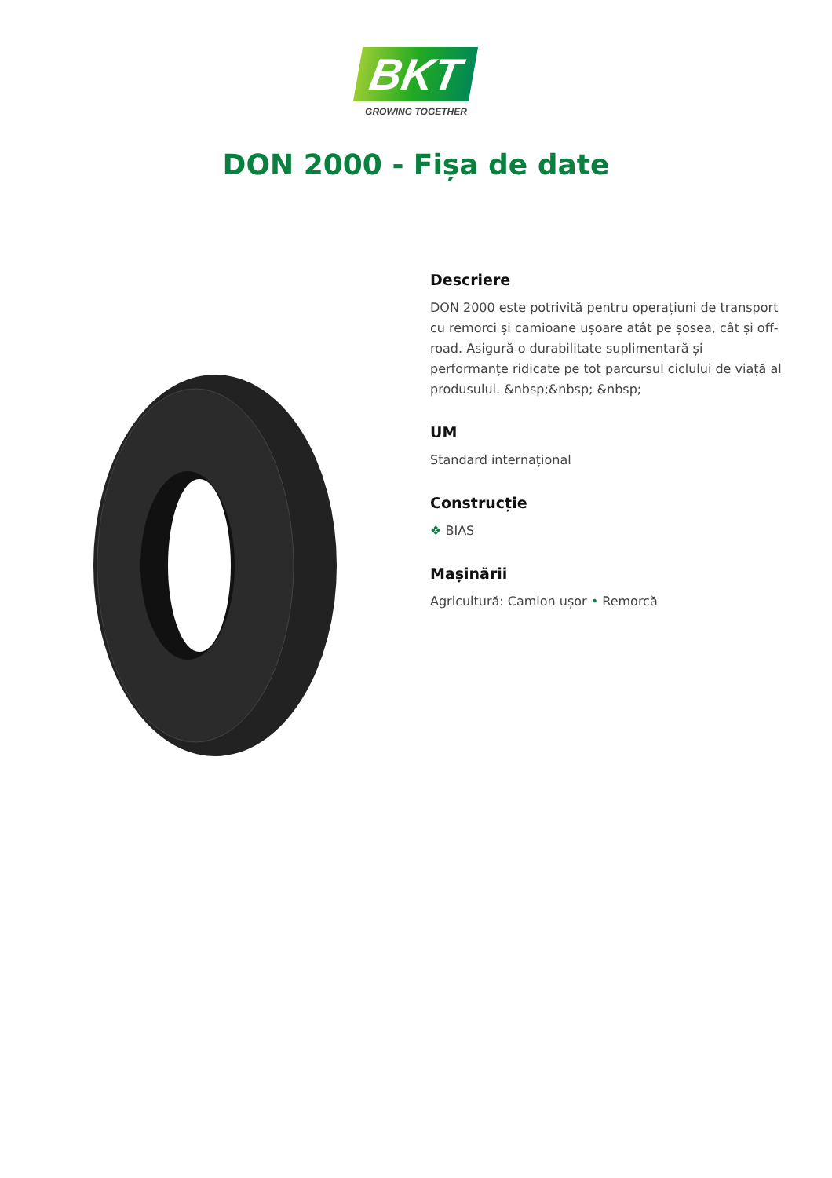BKT
GROWING TOGETHER
DON 2000 - Fișa de date
Descriere
DON 2000 este potrivită pentru operațiuni de transport cu remorci și camioane ușoare atât pe șosea, cât și off-road. Asigură o durabilitate suplimentară și performanțe ridicate pe tot parcursul ciclului de viață al produsului. &nbsp;&nbsp; &nbsp;
UM
Standard internațional
Construcție
❖ BIAS
Mașinării
Agricultură: Camion ușor • Remorcă